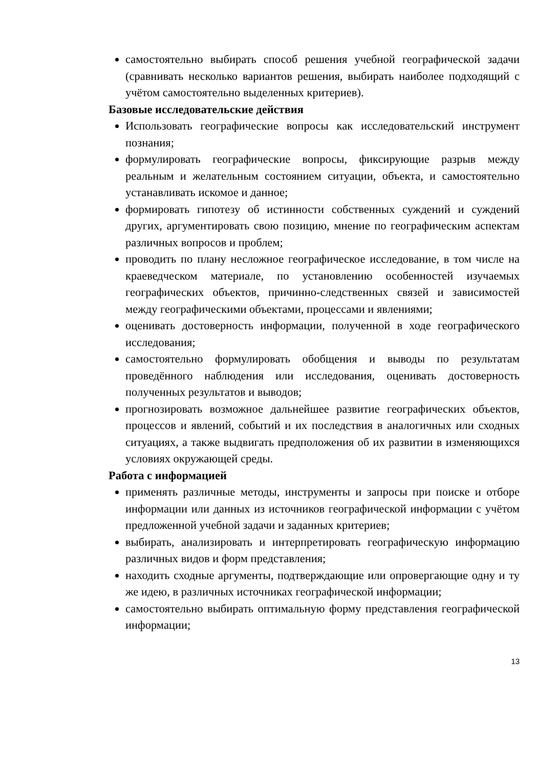самостоятельно выбирать способ решения учебной географической задачи (сравнивать несколько вариантов решения, выбирать наиболее подходящий с учётом самостоятельно выделенных критериев).
Базовые исследовательские действия
Использовать географические вопросы как исследовательский инструмент познания;
формулировать географические вопросы, фиксирующие разрыв между реальным и желательным состоянием ситуации, объекта, и самостоятельно устанавливать искомое и данное;
формировать гипотезу об истинности собственных суждений и суждений других, аргументировать свою позицию, мнение по географическим аспектам различных вопросов и проблем;
проводить по плану несложное географическое исследование, в том числе на краеведческом материале, по установлению особенностей изучаемых географических объектов, причинно-следственных связей и зависимостей между географическими объектами, процессами и явлениями;
оценивать достоверность информации, полученной в ходе географического исследования;
самостоятельно формулировать обобщения и выводы по результатам проведённого наблюдения или исследования, оценивать достоверность полученных результатов и выводов;
прогнозировать возможное дальнейшее развитие географических объектов, процессов и явлений, событий и их последствия в аналогичных или сходных ситуациях, а также выдвигать предположения об их развитии в изменяющихся условиях окружающей среды.
Работа с информацией
применять различные методы, инструменты и запросы при поиске и отборе информации или данных из источников географической информации с учётом предложенной учебной задачи и заданных критериев;
выбирать, анализировать и интерпретировать географическую информацию различных видов и форм представления;
находить сходные аргументы, подтверждающие или опровергающие одну и ту же идею, в различных источниках географической информации;
самостоятельно выбирать оптимальную форму представления географической информации;
13